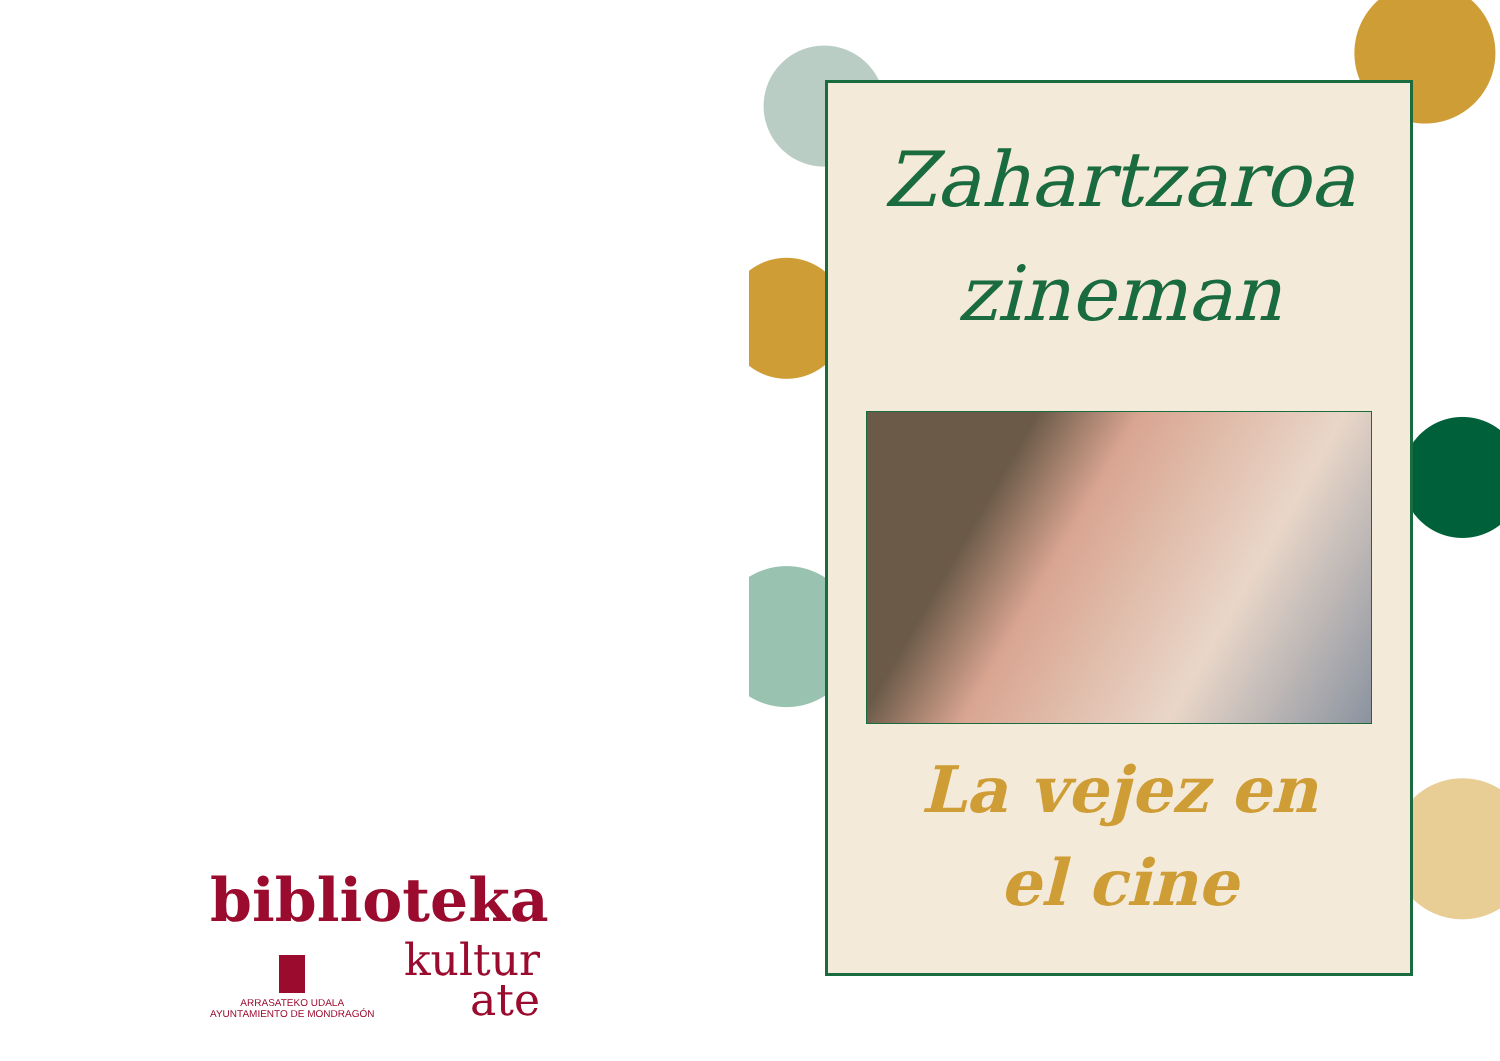biblioteka
ARRASATEKO UDALA
AYUNTAMIENTO DE MONDRAGÓN
kultur
ate
Zahartzaroa
zineman
La vejez en
el cine